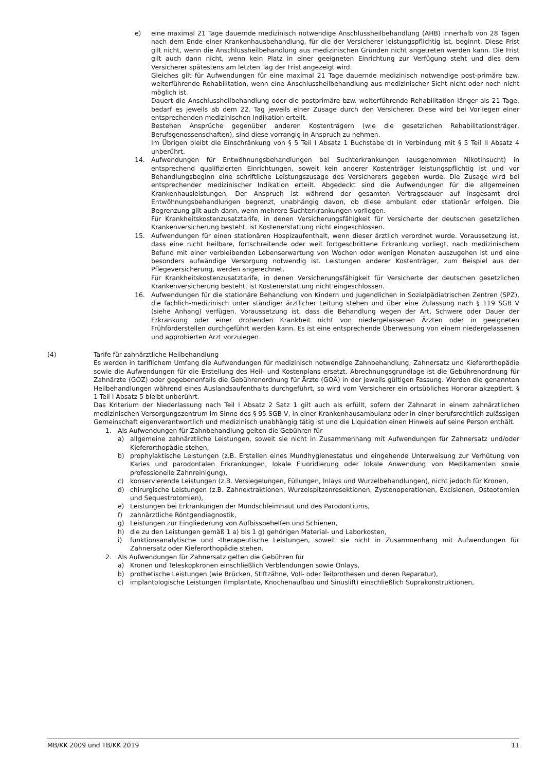e) eine maximal 21 Tage dauernde medizinisch notwendige Anschlussheilbehandlung (AHB) innerhalb von 28 Tagen nach dem Ende einer Krankenhausbehandlung, für die der Versicherer leistungspflichtig ist, beginnt. Diese Frist gilt nicht, wenn die Anschlussheilbehandlung aus medizinischen Gründen nicht angetreten werden kann. Die Frist gilt auch dann nicht, wenn kein Platz in einer geeigneten Einrichtung zur Verfügung steht und dies dem Versicherer spätestens am letzten Tag der Frist angezeigt wird.
Gleiches gilt für Aufwendungen für eine maximal 21 Tage dauernde medizinisch notwendige post-primäre bzw. weiterführende Rehabilitation, wenn eine Anschlussheilbehandlung aus medizinischer Sicht nicht oder noch nicht möglich ist.
Dauert die Anschlussheilbehandlung oder die postprimäre bzw. weiterführende Rehabilitation länger als 21 Tage, bedarf es jeweils ab dem 22. Tag jeweils einer Zusage durch den Versicherer. Diese wird bei Vorliegen einer entsprechenden medizinischen Indikation erteilt.
Bestehen Ansprüche gegenüber anderen Kostenträgern (wie die gesetzlichen Rehabilitationsträger, Berufsgenossenschaften), sind diese vorrangig in Anspruch zu nehmen.
Im Übrigen bleibt die Einschränkung von § 5 Teil I Absatz 1 Buchstabe d) in Verbindung mit § 5 Teil II Absatz 4 unberührt.
14. Aufwendungen für Entwöhnungsbehandlungen bei Suchterkrankungen (ausgenommen Nikotinsucht) in entsprechend qualifizierten Einrichtungen, soweit kein anderer Kostenträger leistungspflichtig ist und vor Behandlungsbeginn eine schriftliche Leistungszusage des Versicherers gegeben wurde. Die Zusage wird bei entsprechender medizinischer Indikation erteilt. Abgedeckt sind die Aufwendungen für die allgemeinen Krankenhausleistungen. Der Anspruch ist während der gesamten Vertragsdauer auf insgesamt drei Entwöhnungsbehandlungen begrenzt, unabhängig davon, ob diese ambulant oder stationär erfolgen. Die Begrenzung gilt auch dann, wenn mehrere Suchterkrankungen vorliegen.
Für Krankheitskostenzusatztarife, in denen Versicherungsfähigkeit für Versicherte der deutschen gesetzlichen Krankenversicherung besteht, ist Kostenerstattung nicht eingeschlossen.
15. Aufwendungen für einen stationären Hospizaufenthalt, wenn dieser ärztlich verordnet wurde. Voraussetzung ist, dass eine nicht heilbare, fortschreitende oder weit fortgeschrittene Erkrankung vorliegt, nach medizinischem Befund mit einer verbleibenden Lebenserwartung von Wochen oder wenigen Monaten auszugehen ist und eine besonders aufwändige Versorgung notwendig ist. Leistungen anderer Kostenträger, zum Beispiel aus der Pflegeversicherung, werden angerechnet.
Für Krankheitskostenzusatztarife, in denen Versicherungsfähigkeit für Versicherte der deutschen gesetzlichen Krankenversicherung besteht, ist Kostenerstattung nicht eingeschlossen.
16. Aufwendungen für die stationäre Behandlung von Kindern und Jugendlichen in Sozialpädiatrischen Zentren (SPZ), die fachlich-medizinisch unter ständiger ärztlicher Leitung stehen und über eine Zulassung nach § 119 SGB V (siehe Anhang) verfügen. Voraussetzung ist, dass die Behandlung wegen der Art, Schwere oder Dauer der Erkrankung oder einer drohenden Krankheit nicht von niedergelassenen Ärzten oder in geeigneten Frühförderstellen durchgeführt werden kann. Es ist eine entsprechende Überweisung von einem niedergelassenen und approbierten Arzt vorzulegen.
(4) Tarife für zahnärztliche Heilbehandlung
Es werden in tariflichem Umfang die Aufwendungen für medizinisch notwendige Zahnbehandlung, Zahnersatz und Kieferorthopädie sowie die Aufwendungen für die Erstellung des Heil- und Kostenplans ersetzt. Abrechnungsgrundlage ist die Gebührenordnung für Zahnärzte (GOZ) oder gegebenenfalls die Gebührenordnung für Ärzte (GOÄ) in der jeweils gültigen Fassung. Werden die genannten Heilbehandlungen während eines Auslandsaufenthalts durchgeführt, so wird vom Versicherer ein ortsübliches Honorar akzeptiert. § 1 Teil I Absatz 5 bleibt unberührt.
Das Kriterium der Niederlassung nach Teil I Absatz 2 Satz 1 gilt auch als erfüllt, sofern der Zahnarzt in einem zahnärztlichen medizinischen Versorgungszentrum im Sinne des § 95 SGB V, in einer Krankenhausambulanz oder in einer berufsrechtlich zulässigen Gemeinschaft eigenverantwortlich und medizinisch unabhängig tätig ist und die Liquidation einen Hinweis auf seine Person enthält.
1. Als Aufwendungen für Zahnbehandlung gelten die Gebühren für
a) allgemeine zahnärztliche Leistungen, soweit sie nicht in Zusammenhang mit Aufwendungen für Zahnersatz und/oder Kieferorthopädie stehen,
b) prophylaktische Leistungen (z.B. Erstellen eines Mundhygienestatus und eingehende Unterweisung zur Verhütung von Karies und parodontalen Erkrankungen, lokale Fluoridierung oder lokale Anwendung von Medikamenten sowie professionelle Zahnreinigung),
c) konservierende Leistungen (z.B. Versiegelungen, Füllungen, Inlays und Wurzelbehandlungen), nicht jedoch für Kronen,
d) chirurgische Leistungen (z.B. Zahnextraktionen, Wurzelspitzenresektionen, Zystenoperationen, Excisionen, Osteotomien und Sequestrotomien),
e) Leistungen bei Erkrankungen der Mundschleimhaut und des Parodontiums,
f) zahnärztliche Röntgendiagnostik,
g) Leistungen zur Eingliederung von Aufbissbehelfen und Schienen,
h) die zu den Leistungen gemäß 1 a) bis 1 g) gehörigen Material- und Laborkosten,
i) funktionsanalytische und -therapeutische Leistungen, soweit sie nicht in Zusammenhang mit Aufwendungen für Zahnersatz oder Kieferorthopädie stehen.
2. Als Aufwendungen für Zahnersatz gelten die Gebühren für
a) Kronen und Teleskopkronen einschließlich Verblendungen sowie Onlays,
b) prothetische Leistungen (wie Brücken, Stiftzähne, Voll- oder Teilprothesen und deren Reparatur),
c) implantologische Leistungen (Implantate, Knochenaufbau und Sinuslift) einschließlich Suprakonstruktionen,
MB/KK 2009 und TB/KK 2019 11